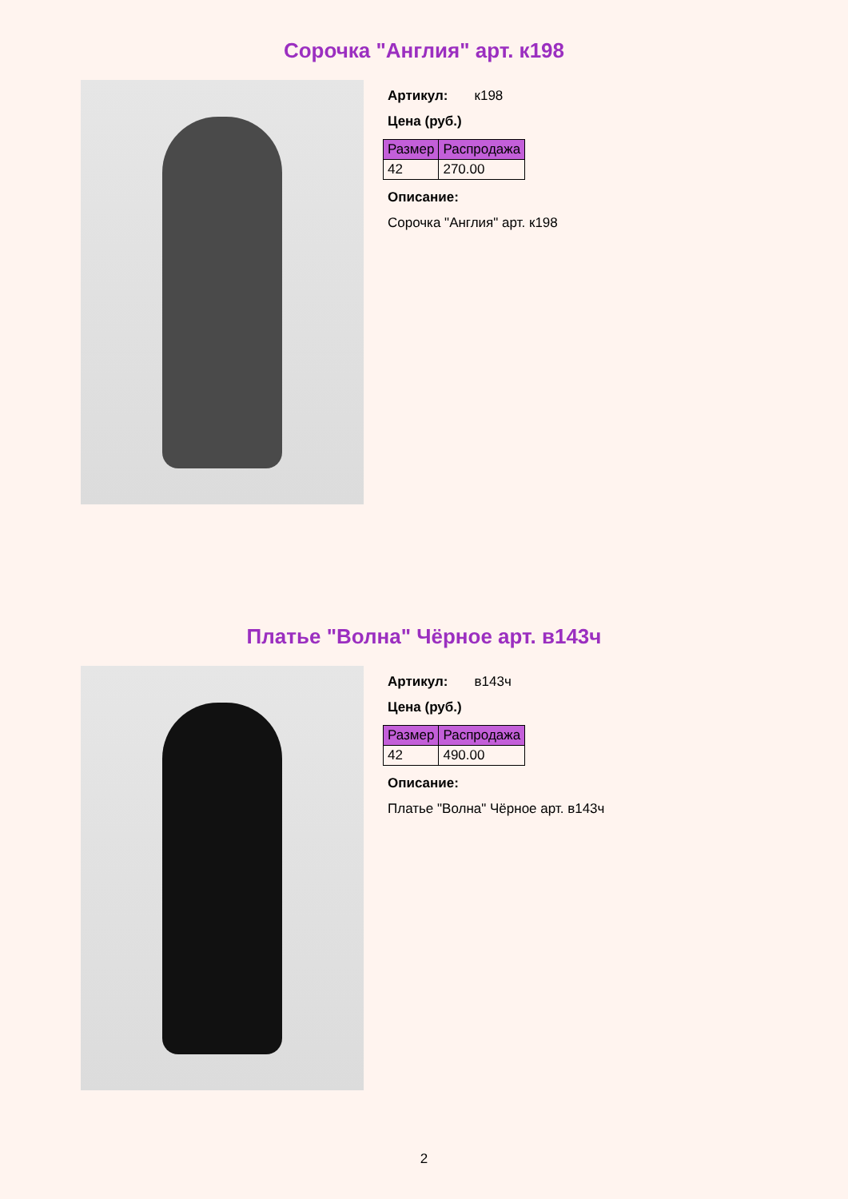Сорочка "Англия" арт. к198
Артикул: к198
Цена (руб.)
| Размер | Распродажа |
| --- | --- |
| 42 | 270.00 |
Описание:
Сорочка "Англия" арт. к198
Платье "Волна" Чёрное арт. в143ч
Артикул: в143ч
Цена (руб.)
| Размер | Распродажа |
| --- | --- |
| 42 | 490.00 |
Описание:
Платье "Волна" Чёрное арт. в143ч
2